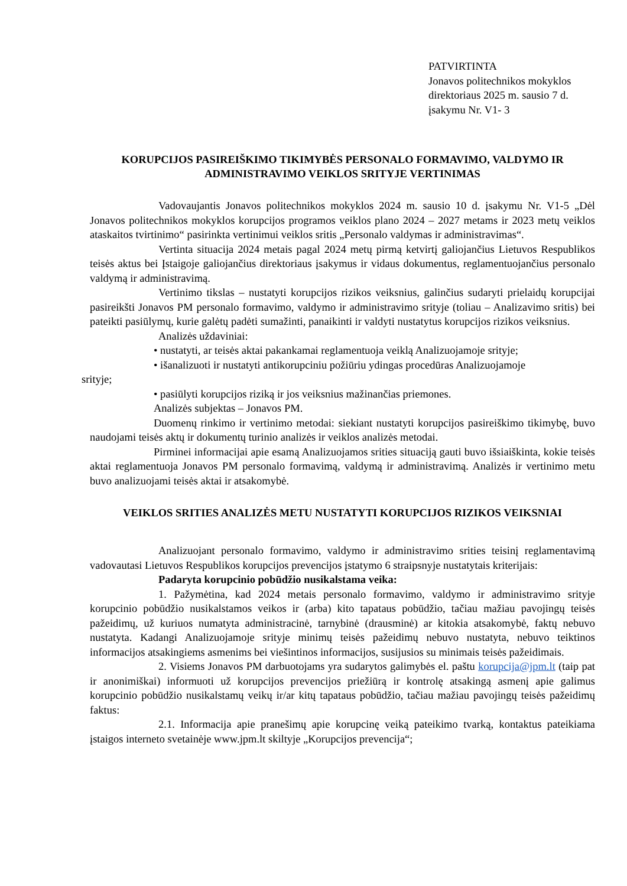PATVIRTINTA
Jonavos politechnikos mokyklos
direktoriaus 2025 m. sausio 7 d.
įsakymu Nr. V1- 3
KORUPCIJOS PASIREIŠKIMO TIKIMYBĖS PERSONALO FORMAVIMO, VALDYMO IR ADMINISTRAVIMO VEIKLOS SRITYJE VERTINIMAS
Vadovaujantis Jonavos politechnikos mokyklos 2024 m. sausio 10 d. įsakymu Nr. V1-5 „Dėl Jonavos politechnikos mokyklos korupcijos programos veiklos plano 2024 – 2027 metams ir 2023 metų veiklos ataskaitos tvirtinimo“ pasirinkta vertinimui veiklos sritis „Personalo valdymas ir administravimas“.
Vertinta situacija 2024 metais pagal 2024 metų pirmą ketvirtį galiojančius Lietuvos Respublikos teisės aktus bei Įstaigoje galiojančius direktoriaus įsakymus ir vidaus dokumentus, reglamentuojančius personalo valdymą ir administravimą.
Vertinimo tikslas – nustatyti korupcijos rizikos veiksnius, galinčius sudaryti prielaidų korupcijai pasireikšti Jonavos PM personalo formavimo, valdymo ir administravimo srityje (toliau – Analizavimo sritis) bei pateikti pasiūlymų, kurie galėtų padėti sumažinti, panaikinti ir valdyti nustatytus korupcijos rizikos veiksnius.
Analizės uždaviniai:
• nustatyti, ar teisės aktai pakankamai reglamentuoja veiklą Analizuojamoje srityje;
• išanalizuoti ir nustatyti antikorupciniu požiūriu ydingas procedūras Analizuojamoje
srityje;
• pasiūlyti korupcijos riziką ir jos veiksnius mažinančias priemones.
Analizės subjektas – Jonavos PM.
Duomenų rinkimo ir vertinimo metodai: siekiant nustatyti korupcijos pasireiškimo tikimybę, buvo naudojami teisės aktų ir dokumentų turinio analizės ir veiklos analizės metodai.
Pirminei informacijai apie esamą Analizuojamos srities situaciją gauti buvo išsiaiškinta, kokie teisės aktai reglamentuoja Jonavos PM personalo formavimą, valdymą ir administravimą. Analizės ir vertinimo metu buvo analizuojami teisės aktai ir atsakomybė.
VEIKLOS SRITIES ANALIZĖS METU NUSTATYTI KORUPCIJOS RIZIKOS VEIKSNIAI
Analizuojant personalo formavimo, valdymo ir administravimo srities teisinį reglamentavimą vadovautasi Lietuvos Respublikos korupcijos prevencijos įstatymo 6 straipsnyje nustatytais kriterijais:
Padaryta korupcinio pobūdžio nusikalstama veika:
1. Pažymėtina, kad 2024 metais personalo formavimo, valdymo ir administravimo srityje korupcinio pobūdžio nusikalstamos veikos ir (arba) kito tapataus pobūdžio, tačiau mažiau pavojingų teisės pažeidimų, už kuriuos numatyta administracinė, tarnybinė (drausminė) ar kitokia atsakomybė, faktų nebuvo nustatyta. Kadangi Analizuojamoje srityje minimų teisės pažeidimų nebuvo nustatyta, nebuvo teiktinos informacijos atsakingiems asmenims bei viešintinos informacijos, susijusios su minimais teisės pažeidimais.
2. Visiems Jonavos PM darbuotojams yra sudarytos galimybės el. paštu korupcija@jpm.lt (taip pat ir anonimiškai) informuoti už korupcijos prevencijos priežiūrą ir kontrolę atsakingą asmenį apie galimus korupcinio pobūdžio nusikalstamų veikų ir/ar kitų tapataus pobūdžio, tačiau mažiau pavojingų teisės pažeidimų faktus:
2.1. Informacija apie pranešimų apie korupcinę veiką pateikimo tvarką, kontaktus pateikiama įstaigos interneto svetainėje www.jpm.lt skiltyje „Korupcijos prevencija“;